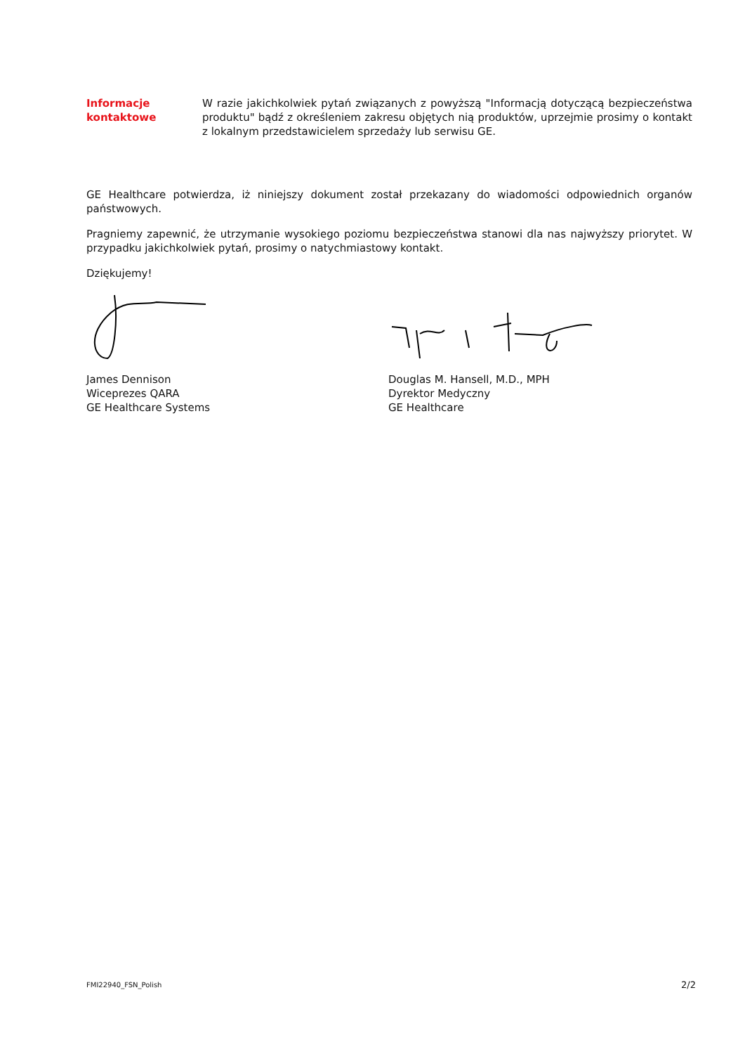Informacje
kontaktowe
W razie jakichkolwiek pytań związanych z powyższą "Informacją dotyczącą bezpieczeństwa produktu" bądź z określeniem zakresu objętych nią produktów, uprzejmie prosimy o kontakt z lokalnym przedstawicielem sprzedaży lub serwisu GE.
GE Healthcare potwierdza, iż niniejszy dokument został przekazany do wiadomości odpowiednich organów państwowych.
Pragniemy zapewnić, że utrzymanie wysokiego poziomu bezpieczeństwa stanowi dla nas najwyższy priorytet. W przypadku jakichkolwiek pytań, prosimy o natychmiastowy kontakt.
Dziękujemy!
James Dennison
Wiceprezes QARA
GE Healthcare Systems
Douglas M. Hansell, M.D., MPH
Dyrektor Medyczny
GE Healthcare
FMI22940_FSN_Polish 2/2